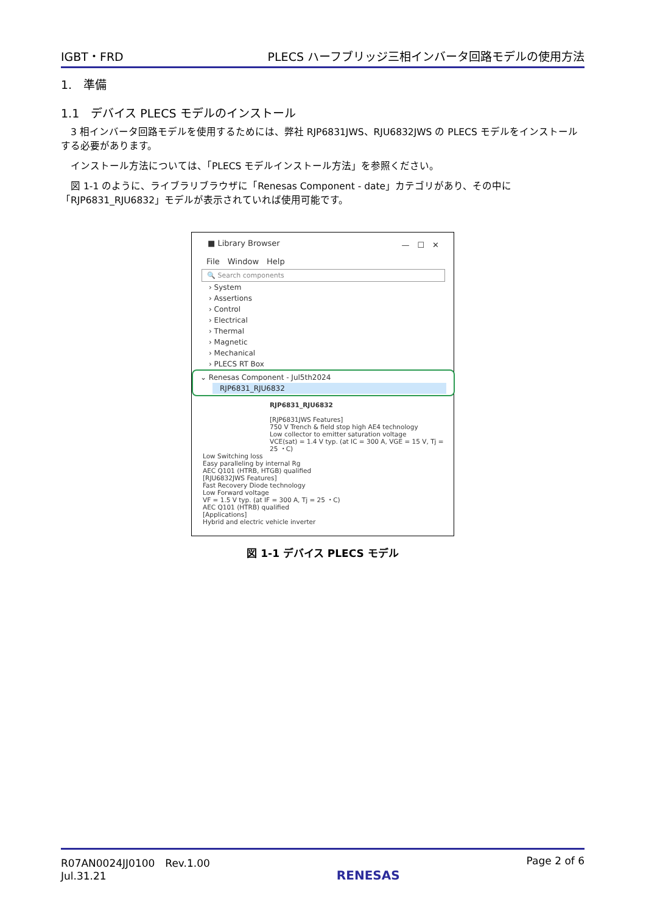IGBT・FRD PLECS ハーフブリッジ三相インバータ回路モデルの使用方法
1.　準備
1.1　デバイス PLECS モデルのインストール
　3 相インバータ回路モデルを使用するためには、弊社 RJP6831JWS、RJU6832JWS の PLECS モデルをインストールする必要があります。
　インストール方法については、「PLECS モデルインストール方法」を参照ください。
　図 1-1 のように、ライブラリブラウザに「Renesas Component - date」カテゴリがあり、その中に「RJP6831_RJU6832」モデルが表示されていれば使用可能です。
■ Library Browser —　☐　✕
File　Window　Help
🔍 Search components
› System
› Assertions
› Control
› Electrical
› Thermal
› Magnetic
› Mechanical
› PLECS RT Box
⌄ Renesas Component - Jul5th2024
RJP6831_RJU6832
RJP6831_RJU6832
[RJP6831JWS Features]
750 V Trench & field stop high AE4 technology
Low collector to emitter saturation voltage
VCE(sat) = 1.4 V typ. (at IC = 300 A, VGE = 15 V, Tj = 25 ・C)
Low Switching loss
Easy paralleling by internal Rg
AEC Q101 (HTRB, HTGB) qualified
[RJU6832JWS Features]
Fast Recovery Diode technology
Low Forward voltage
VF = 1.5 V typ. (at IF = 300 A, Tj = 25 ・C)
AEC Q101 (HTRB) qualified
[Applications]
Hybrid and electric vehicle inverter
図 1-1 デバイス PLECS モデル
R07AN0024JJ0100　Rev.1.00
Jul.31.21 RENESAS Page 2 of 6